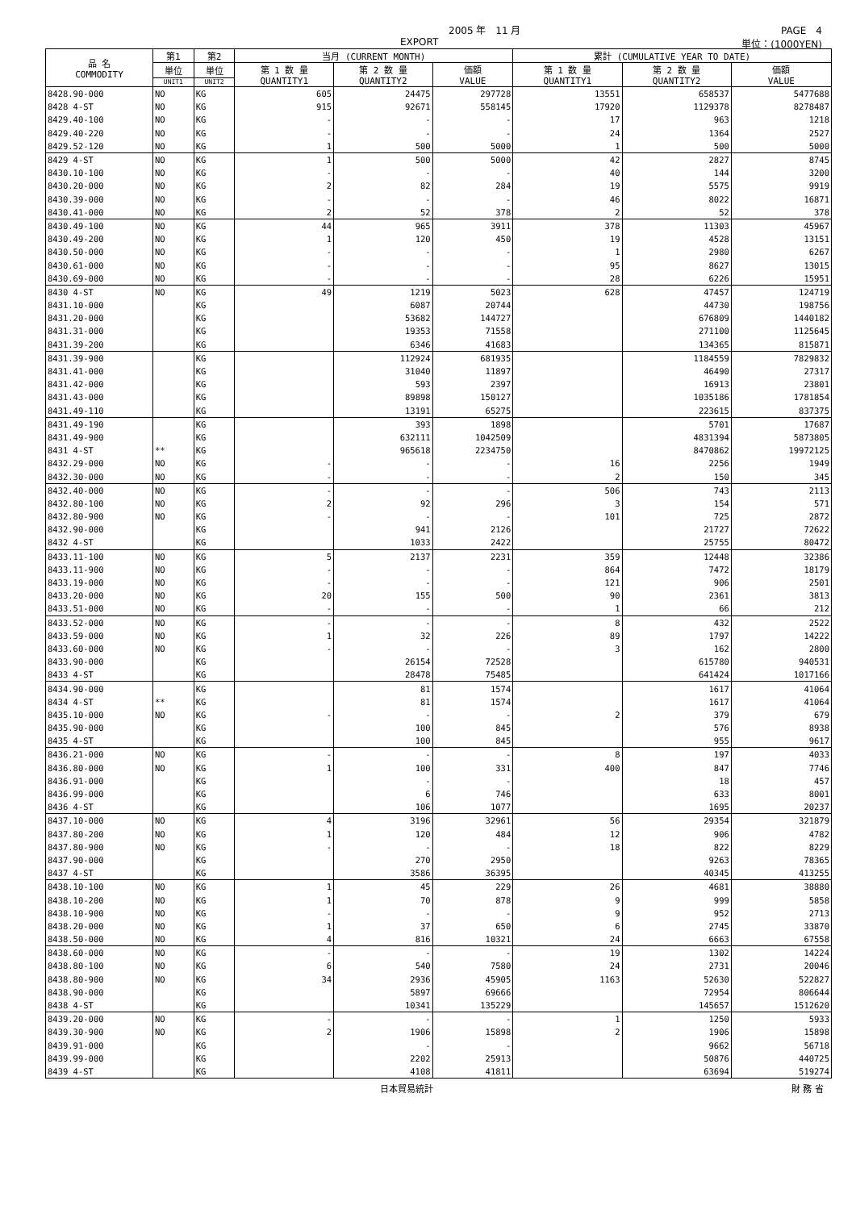2005 年　11 月 PAGE　4
EXPORT 単位：(1000YEN)
| 品 名 COMMODITY | 第1 | 第2 | 当月 (CURRENT MONTH) | | | 累計 (CUMULATIVE YEAR TO DATE) | | |
| --- | --- | --- | --- | --- | --- | --- | --- | --- |
| | 単位 | 単位 | 第 1 数 量 QUANTITY1 | 第 2 数 量 QUANTITY2 | 価額 VALUE | 第 1 数 量 QUANTITY1 | 第 2 数 量 QUANTITY2 | 価額 VALUE |
| | UNIT1 | UNIT2 | | | | | | |
| 8428.90-000 | NO | KG | 605 | 24475 | 297728 | 13551 | 658537 | 5477688 |
| 8428 4-ST | NO | KG | 915 | 92671 | 558145 | 17920 | 1129378 | 8278487 |
| 8429.40-100 | NO | KG | - | - | - | 17 | 963 | 1218 |
| 8429.40-220 | NO | KG | - | - | - | 24 | 1364 | 2527 |
| 8429.52-120 | NO | KG | 1 | 500 | 5000 | 1 | 500 | 5000 |
| 8429 4-ST | NO | KG | 1 | 500 | 5000 | 42 | 2827 | 8745 |
| 8430.10-100 | NO | KG | - | - | - | 40 | 144 | 3200 |
| 8430.20-000 | NO | KG | 2 | 82 | 284 | 19 | 5575 | 9919 |
| 8430.39-000 | NO | KG | - | - | - | 46 | 8022 | 16871 |
| 8430.41-000 | NO | KG | 2 | 52 | 378 | 2 | 52 | 378 |
| 8430.49-100 | NO | KG | 44 | 965 | 3911 | 378 | 11303 | 45967 |
| 8430.49-200 | NO | KG | 1 | 120 | 450 | 19 | 4528 | 13151 |
| 8430.50-000 | NO | KG | - | - | - | 1 | 2980 | 6267 |
| 8430.61-000 | NO | KG | - | - | - | 95 | 8627 | 13015 |
| 8430.69-000 | NO | KG | - | - | - | 28 | 6226 | 15951 |
| 8430 4-ST | NO | KG | 49 | 1219 | 5023 | 628 | 47457 | 124719 |
| 8431.10-000 | | KG | | 6087 | 20744 | | 44730 | 198756 |
| 8431.20-000 | | KG | | 53682 | 144727 | | 676809 | 1440182 |
| 8431.31-000 | | KG | | 19353 | 71558 | | 271100 | 1125645 |
| 8431.39-200 | | KG | | 6346 | 41683 | | 134365 | 815871 |
| 8431.39-900 | | KG | | 112924 | 681935 | | 1184559 | 7829832 |
| 8431.41-000 | | KG | | 31040 | 11897 | | 46490 | 27317 |
| 8431.42-000 | | KG | | 593 | 2397 | | 16913 | 23801 |
| 8431.43-000 | | KG | | 89898 | 150127 | | 1035186 | 1781854 |
| 8431.49-110 | | KG | | 13191 | 65275 | | 223615 | 837375 |
| 8431.49-190 | | KG | | 393 | 1898 | | 5701 | 17687 |
| 8431.49-900 | | KG | | 632111 | 1042509 | | 4831394 | 5873805 |
| 8431 4-ST | ** | KG | | 965618 | 2234750 | | 8470862 | 19972125 |
| 8432.29-000 | NO | KG | - | - | - | 16 | 2256 | 1949 |
| 8432.30-000 | NO | KG | - | - | - | 2 | 150 | 345 |
| 8432.40-000 | NO | KG | - | - | - | 506 | 743 | 2113 |
| 8432.80-100 | NO | KG | 2 | 92 | 296 | 3 | 154 | 571 |
| 8432.80-900 | NO | KG | - | - | - | 101 | 725 | 2872 |
| 8432.90-000 | | KG | | 941 | 2126 | | 21727 | 72622 |
| 8432 4-ST | | KG | | 1033 | 2422 | | 25755 | 80472 |
| 8433.11-100 | NO | KG | 5 | 2137 | 2231 | 359 | 12448 | 32386 |
| 8433.11-900 | NO | KG | - | - | - | 864 | 7472 | 18179 |
| 8433.19-000 | NO | KG | - | - | - | 121 | 906 | 2501 |
| 8433.20-000 | NO | KG | 20 | 155 | 500 | 90 | 2361 | 3813 |
| 8433.51-000 | NO | KG | - | - | - | 1 | 66 | 212 |
| 8433.52-000 | NO | KG | - | - | - | 8 | 432 | 2522 |
| 8433.59-000 | NO | KG | 1 | 32 | 226 | 89 | 1797 | 14222 |
| 8433.60-000 | NO | KG | - | - | - | 3 | 162 | 2800 |
| 8433.90-000 | | KG | | 26154 | 72528 | | 615780 | 940531 |
| 8433 4-ST | | KG | | 28478 | 75485 | | 641424 | 1017166 |
| 8434.90-000 | | KG | | 81 | 1574 | | 1617 | 41064 |
| 8434 4-ST | ** | KG | | 81 | 1574 | | 1617 | 41064 |
| 8435.10-000 | NO | KG | - | - | - | 2 | 379 | 679 |
| 8435.90-000 | | KG | | 100 | 845 | | 576 | 8938 |
| 8435 4-ST | | KG | | 100 | 845 | | 955 | 9617 |
| 8436.21-000 | NO | KG | - | - | - | 8 | 197 | 4033 |
| 8436.80-000 | NO | KG | 1 | 100 | 331 | 400 | 847 | 7746 |
| 8436.91-000 | | KG | | - | - | | 18 | 457 |
| 8436.99-000 | | KG | | 6 | 746 | | 633 | 8001 |
| 8436 4-ST | | KG | | 106 | 1077 | | 1695 | 20237 |
| 8437.10-000 | NO | KG | 4 | 3196 | 32961 | 56 | 29354 | 321879 |
| 8437.80-200 | NO | KG | 1 | 120 | 484 | 12 | 906 | 4782 |
| 8437.80-900 | NO | KG | - | - | - | 18 | 822 | 8229 |
| 8437.90-000 | | KG | | 270 | 2950 | | 9263 | 78365 |
| 8437 4-ST | | KG | | 3586 | 36395 | | 40345 | 413255 |
| 8438.10-100 | NO | KG | 1 | 45 | 229 | 26 | 4681 | 38880 |
| 8438.10-200 | NO | KG | 1 | 70 | 878 | 9 | 999 | 5858 |
| 8438.10-900 | NO | KG | - | - | - | 9 | 952 | 2713 |
| 8438.20-000 | NO | KG | 1 | 37 | 650 | 6 | 2745 | 33870 |
| 8438.50-000 | NO | KG | 4 | 816 | 10321 | 24 | 6663 | 67558 |
| 8438.60-000 | NO | KG | - | - | - | 19 | 1302 | 14224 |
| 8438.80-100 | NO | KG | 6 | 540 | 7580 | 24 | 2731 | 20046 |
| 8438.80-900 | NO | KG | 34 | 2936 | 45905 | 1163 | 52630 | 522827 |
| 8438.90-000 | | KG | | 5897 | 69666 | | 72954 | 806644 |
| 8438 4-ST | | KG | | 10341 | 135229 | | 145657 | 1512620 |
| 8439.20-000 | NO | KG | - | - | - | 1 | 1250 | 5933 |
| 8439.30-900 | NO | KG | 2 | 1906 | 15898 | 2 | 1906 | 15898 |
| 8439.91-000 | | KG | | - | - | | 9662 | 56718 |
| 8439.99-000 | | KG | | 2202 | 25913 | | 50876 | 440725 |
| 8439 4-ST | | KG | | 4108 | 41811 | | 63694 | 519274 |
日本貿易統計 財 務 省